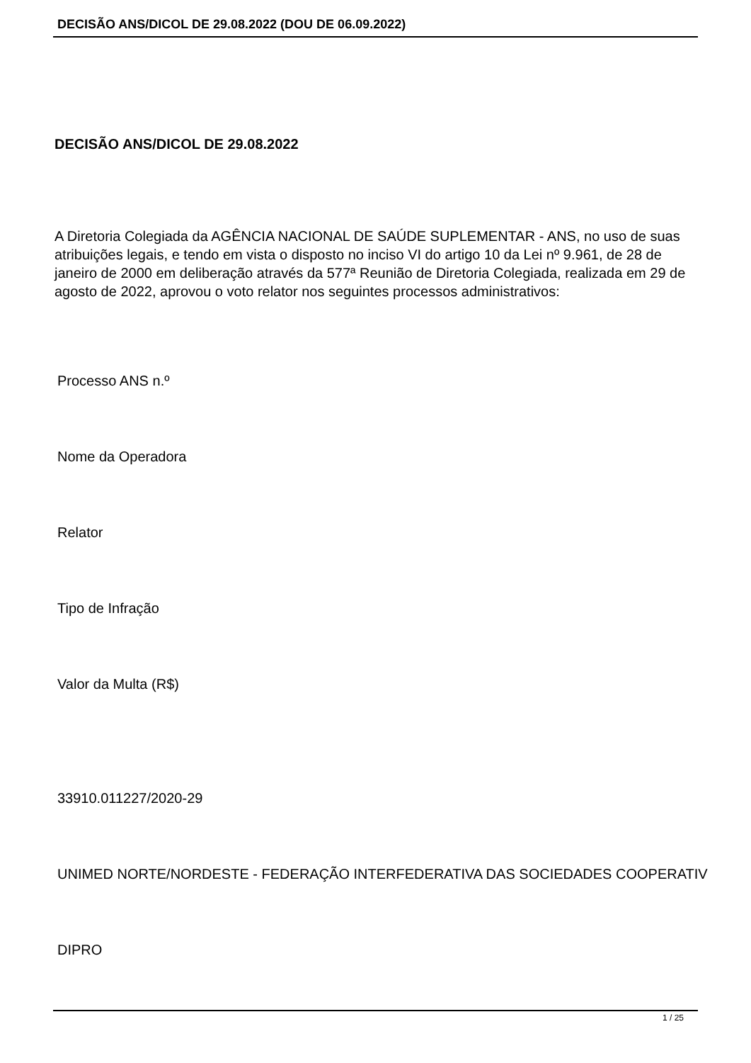DECISÃO ANS/DICOL DE 29.08.2022 (DOU DE 06.09.2022)
DECISÃO ANS/DICOL DE 29.08.2022
A Diretoria Colegiada da AGÊNCIA NACIONAL DE SAÚDE SUPLEMENTAR - ANS, no uso de suas atribuições legais, e tendo em vista o disposto no inciso VI do artigo 10 da Lei nº 9.961, de 28 de janeiro de 2000 em deliberação através da 577ª Reunião de Diretoria Colegiada, realizada em 29 de agosto de 2022, aprovou o voto relator nos seguintes processos administrativos:
Processo ANS n.º
Nome da Operadora
Relator
Tipo de Infração
Valor da Multa (R$)
33910.011227/2020-29
UNIMED NORTE/NORDESTE - FEDERAÇÃO INTERFEDERATIVA DAS SOCIEDADES COOPERATIV
DIPRO
1 / 25